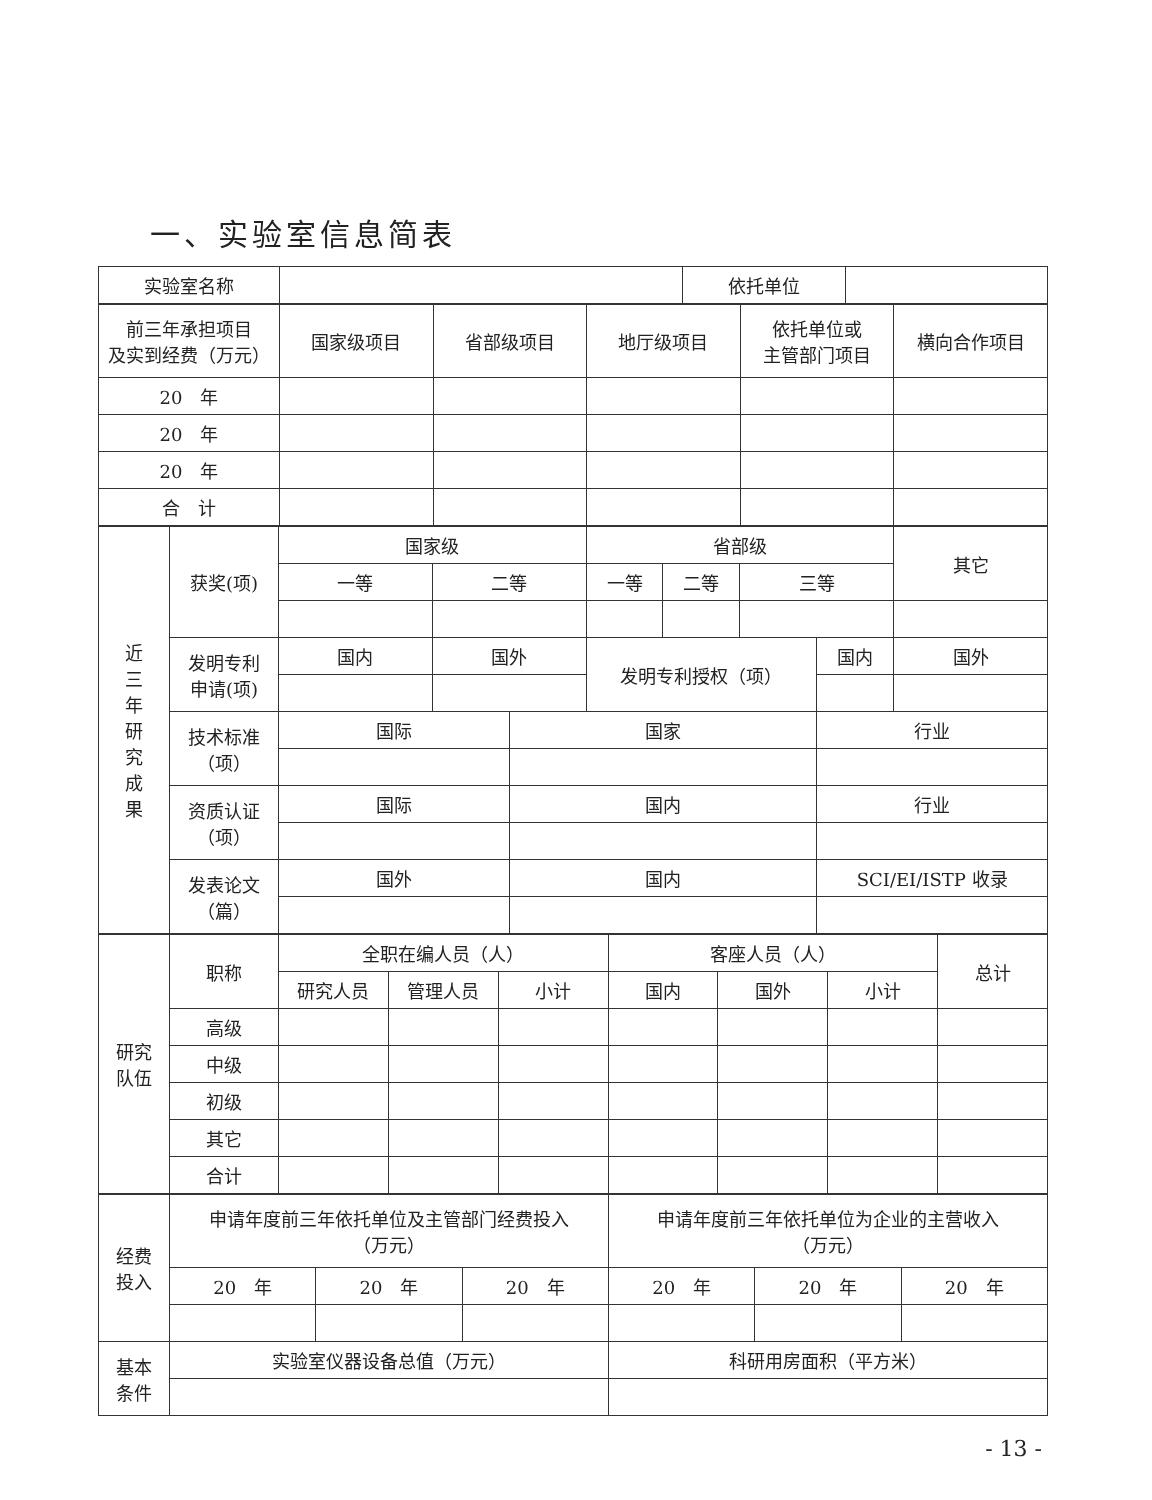一、实验室信息简表
| 实验室名称 | | 依托单位 | |
| 前三年承担项目 及实到经费（万元） | 国家级项目 | 省部级项目 | 地厅级项目 | 依托单位或 主管部门项目 | 横向合作项目 |
| 20 年 | | | | | |
| 20 年 | | | | | |
| 20 年 | | | | | |
| 合 计 | | | | | |
| 近 三 年 研 究 成 果 | 获奖(项) | 国家级 | | | 省部级 | | | | 其它 |
| | | 一等 | 二等 | | 一等 | 二等 | 三等 | | |
| | 发明专利 申请(项) | 国内 | 国外 | | 发明专利授权（项） | | | 国内 | 国外 |
| | 技术标准 （项） | 国际 | | 国家 | | | | 行业 | |
| | 资质认证 （项） | 国际 | | 国内 | | | | 行业 | |
| | 发表论文 （篇） | 国外 | | 国内 | | | | SCI/EI/ISTP 收录 | |
| 研究 队伍 | 职称 | 全职在编人员（人） | | | 客座人员（人） | | | 总计 |
| | | 研究人员 | 管理人员 | 小计 | 国内 | 国外 | 小计 | |
| | 高级 | | | | | | | |
| | 中级 | | | | | | | |
| | 初级 | | | | | | | |
| | 其它 | | | | | | | |
| | 合计 | | | | | | | |
| 经费 投入 | 申请年度前三年依托单位及主管部门经费投入 （万元） | | | 申请年度前三年依托单位为企业的主营收入 （万元） | | |
| | 20 年 | 20 年 | 20 年 | 20 年 | 20 年 | 20 年 |
| 基本 条件 | 实验室仪器设备总值（万元） | | | 科研用房面积（平方米） | | |
- 13 -